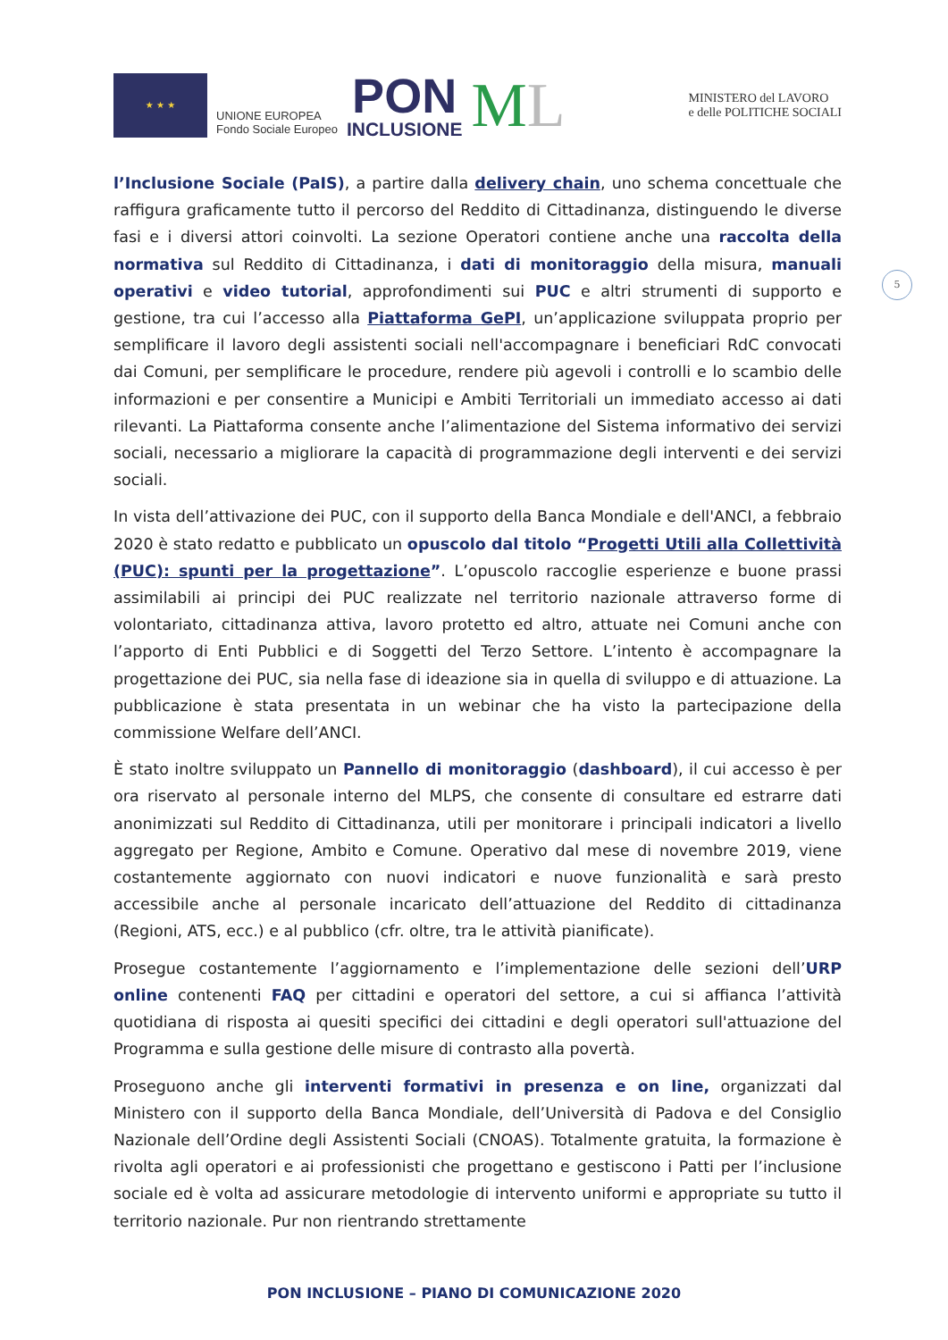★ ★ ★
UNIONE EUROPEA
Fondo Sociale Europeo
PON
INCLUSIONE
ML
MINISTERO del LAVORO
e delle POLITICHE SOCIALI
5
l’Inclusione Sociale (PaIS), a partire dalla delivery chain, uno schema concettuale che raffigura graficamente tutto il percorso del Reddito di Cittadinanza, distinguendo le diverse fasi e i diversi attori coinvolti. La sezione Operatori contiene anche una raccolta della normativa sul Reddito di Cittadinanza, i dati di monitoraggio della misura, manuali operativi e video tutorial, approfondimenti sui PUC e altri strumenti di supporto e gestione, tra cui l’accesso alla Piattaforma GePI, un’applicazione sviluppata proprio per semplificare il lavoro degli assistenti sociali nell'accompagnare i beneficiari RdC convocati dai Comuni, per semplificare le procedure, rendere più agevoli i controlli e lo scambio delle informazioni e per consentire a Municipi e Ambiti Territoriali un immediato accesso ai dati rilevanti. La Piattaforma consente anche l’alimentazione del Sistema informativo dei servizi sociali, necessario a migliorare la capacità di programmazione degli interventi e dei servizi sociali.
In vista dell’attivazione dei PUC, con il supporto della Banca Mondiale e dell'ANCI, a febbraio 2020 è stato redatto e pubblicato un opuscolo dal titolo “Progetti Utili alla Collettività (PUC): spunti per la progettazione”. L’opuscolo raccoglie esperienze e buone prassi assimilabili ai principi dei PUC realizzate nel territorio nazionale attraverso forme di volontariato, cittadinanza attiva, lavoro protetto ed altro, attuate nei Comuni anche con l’apporto di Enti Pubblici e di Soggetti del Terzo Settore. L’intento è accompagnare la progettazione dei PUC, sia nella fase di ideazione sia in quella di sviluppo e di attuazione. La pubblicazione è stata presentata in un webinar che ha visto la partecipazione della commissione Welfare dell’ANCI.
È stato inoltre sviluppato un Pannello di monitoraggio (dashboard), il cui accesso è per ora riservato al personale interno del MLPS, che consente di consultare ed estrarre dati anonimizzati sul Reddito di Cittadinanza, utili per monitorare i principali indicatori a livello aggregato per Regione, Ambito e Comune. Operativo dal mese di novembre 2019, viene costantemente aggiornato con nuovi indicatori e nuove funzionalità e sarà presto accessibile anche al personale incaricato dell’attuazione del Reddito di cittadinanza (Regioni, ATS, ecc.) e al pubblico (cfr. oltre, tra le attività pianificate).
Prosegue costantemente l’aggiornamento e l’implementazione delle sezioni dell’URP online contenenti FAQ per cittadini e operatori del settore, a cui si affianca l’attività quotidiana di risposta ai quesiti specifici dei cittadini e degli operatori sull'attuazione del Programma e sulla gestione delle misure di contrasto alla povertà.
Proseguono anche gli interventi formativi in presenza e on line, organizzati dal Ministero con il supporto della Banca Mondiale, dell’Università di Padova e del Consiglio Nazionale dell’Ordine degli Assistenti Sociali (CNOAS). Totalmente gratuita, la formazione è rivolta agli operatori e ai professionisti che progettano e gestiscono i Patti per l’inclusione sociale ed è volta ad assicurare metodologie di intervento uniformi e appropriate su tutto il territorio nazionale. Pur non rientrando strettamente
PON INCLUSIONE – PIANO DI COMUNICAZIONE 2020